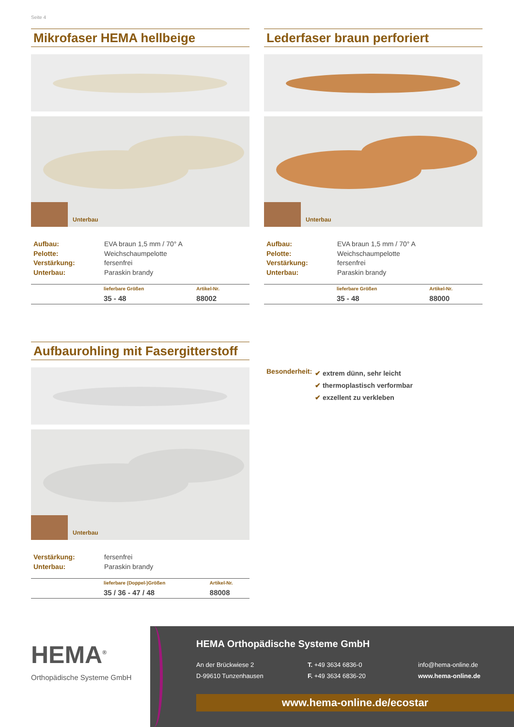Seite 4
Mikrofaser HEMA hellbeige
Unterbau
Aufbau: EVA braun 1,5 mm / 70° A
Pelotte: Weichschaumpelotte
Verstärkung: fersenfrei
Unterbau: Paraskin brandy
| | lieferbare Größen | Artikel-Nr. |
| | 35 - 48 | 88002 |
Lederfaser braun perforiert
Unterbau
Aufbau: EVA braun 1,5 mm / 70° A
Pelotte: Weichschaumpelotte
Verstärkung: fersenfrei
Unterbau: Paraskin brandy
| | lieferbare Größen | Artikel-Nr. |
| | 35 - 48 | 88000 |
Aufbaurohling mit Fasergitterstoff
Unterbau
Verstärkung: fersenfrei
Unterbau: Paraskin brandy
| | lieferbare (Doppel-)Größen | Artikel-Nr. |
| | 35 / 36 - 47 / 48 | 88008 |
Besonderheit:
✔ extrem dünn, sehr leicht
✔ thermoplastisch verformbar
✔ exzellent zu verkleben
HEMA<sup>®</sup>
Orthopädische Systeme GmbH
HEMA Orthopädische Systeme GmbH
An der Brückwiese 2
D-99610 Tunzenhausen
T. +49 3634 6836-0
F. +49 3634 6836-20
info@hema-online.de
www.hema-online.de
www.hema-online.de/ecostar